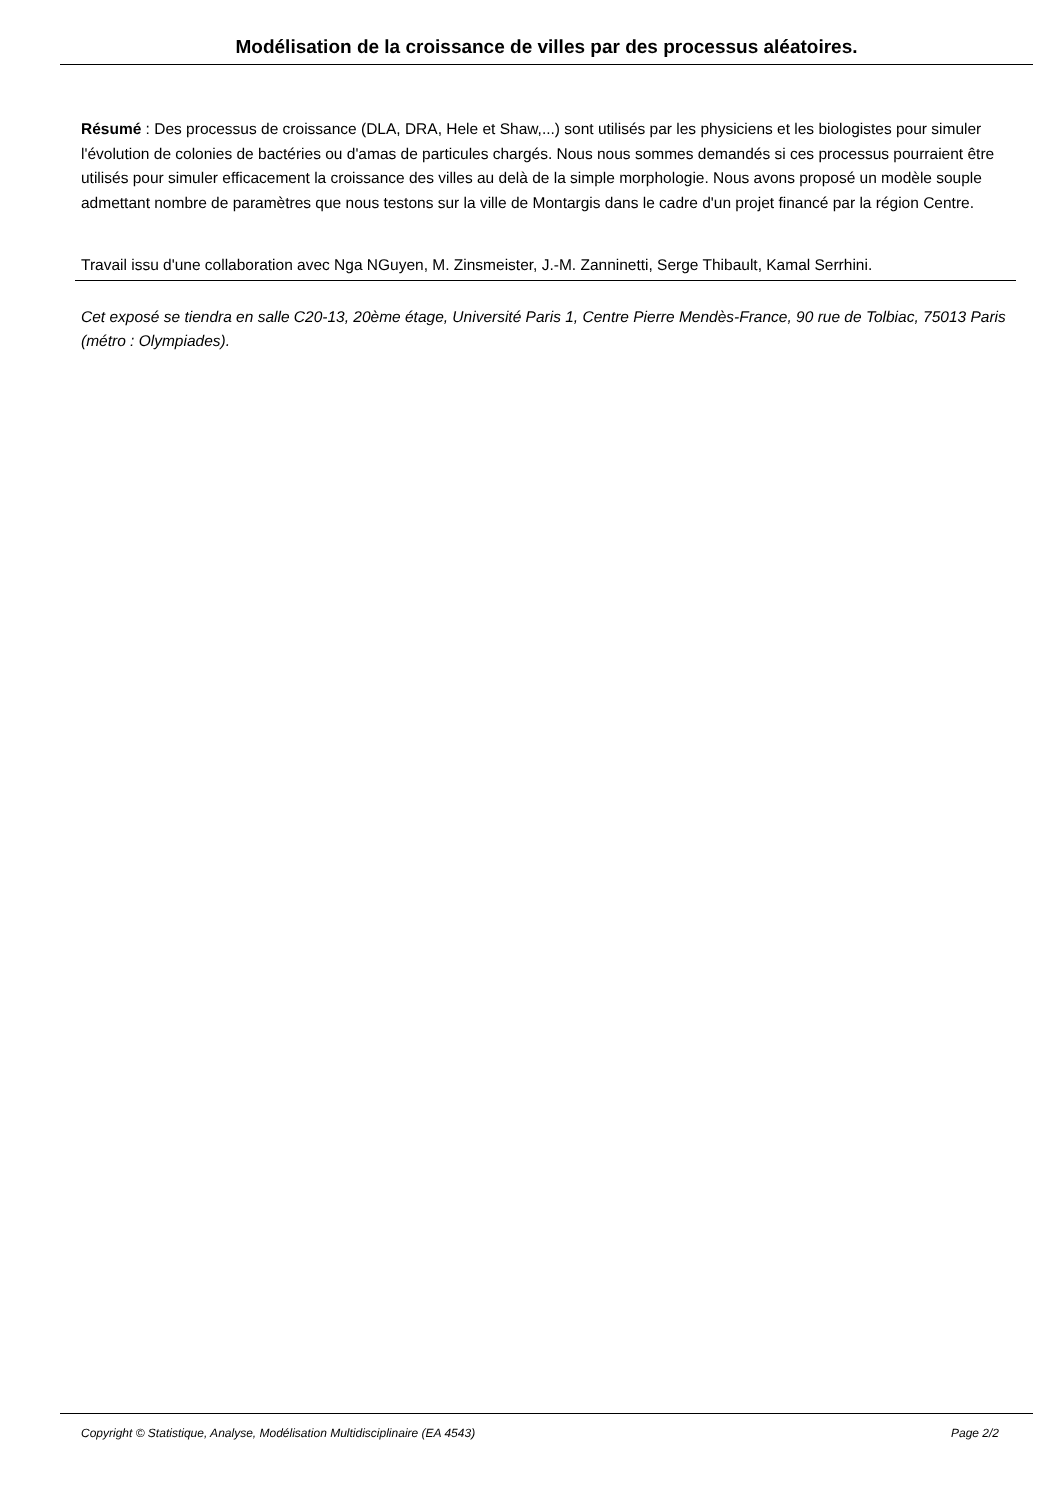Modélisation de la croissance de villes par des processus aléatoires.
Résumé : Des processus de croissance (DLA, DRA, Hele et Shaw,...) sont utilisés par les physiciens et les biologistes pour simuler l'évolution de colonies de bactéries ou d'amas de particules chargés. Nous nous sommes demandés si ces processus pourraient être utilisés pour simuler efficacement la croissance des villes au delà de la simple morphologie. Nous avons proposé un modèle souple admettant nombre de paramètres que nous testons sur la ville de Montargis dans le cadre d'un projet financé par la région Centre.
Travail issu d'une collaboration avec Nga NGuyen, M. Zinsmeister, J.-M. Zanninetti, Serge Thibault, Kamal Serrhini.
Cet exposé se tiendra en salle C20-13, 20ème étage, Université Paris 1, Centre Pierre Mendès-France, 90 rue de Tolbiac, 75013 Paris (métro : Olympiades).
Copyright © Statistique, Analyse, Modélisation Multidisciplinaire (EA 4543) Page 2/2